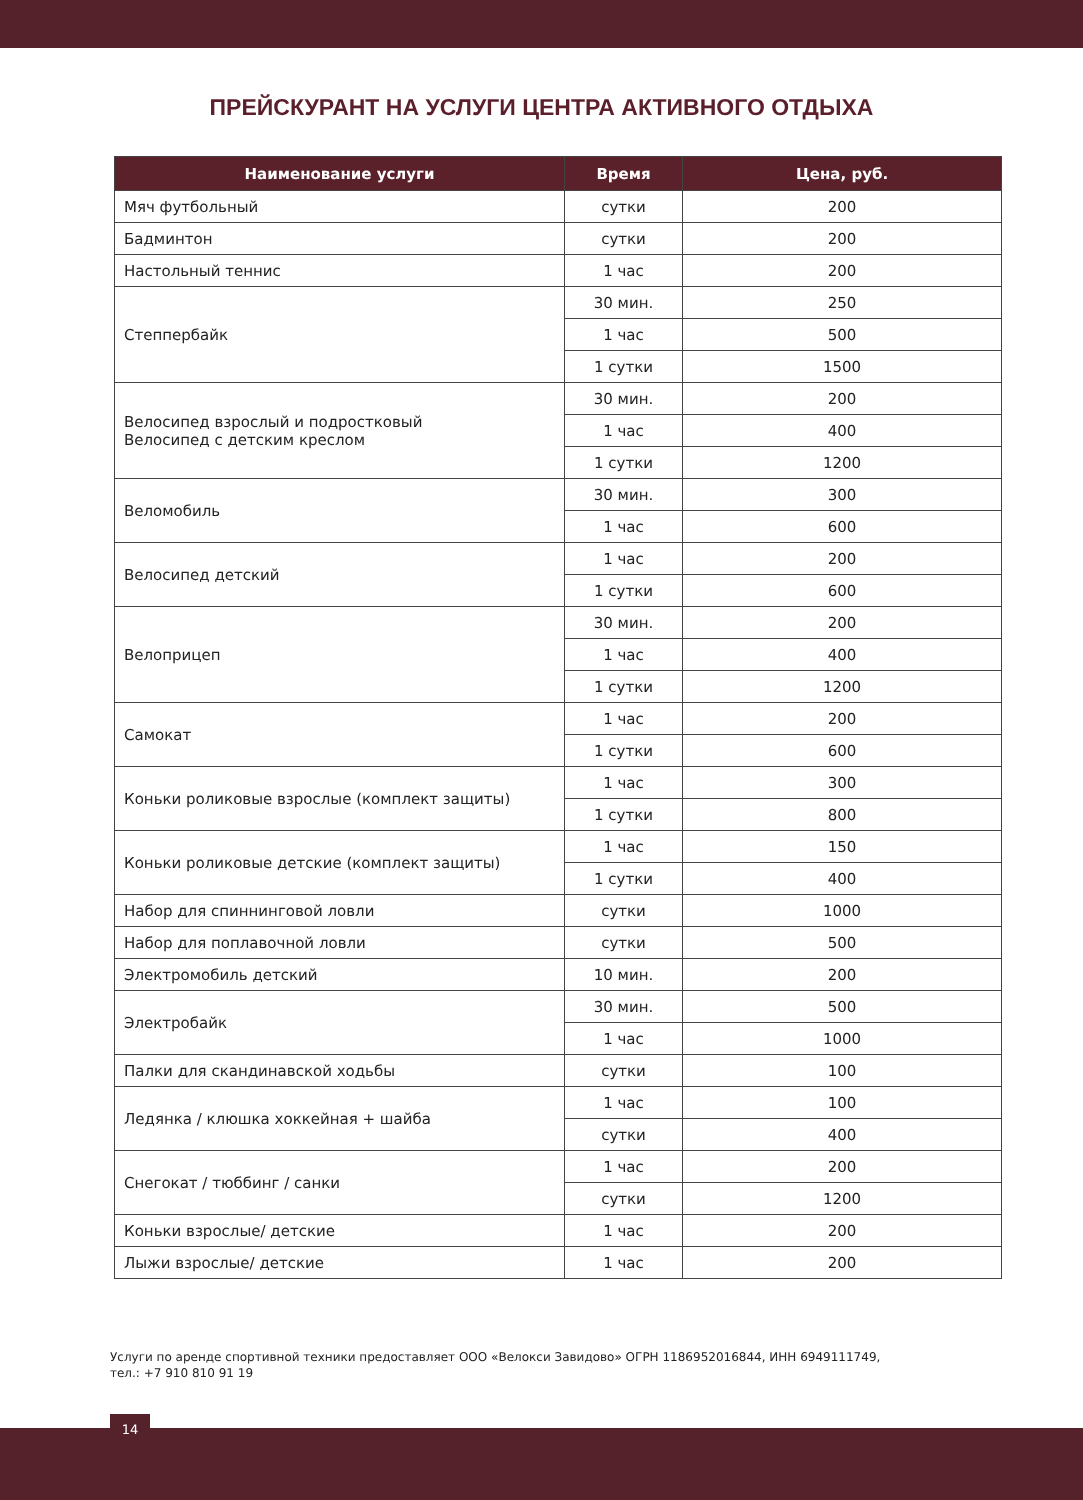ПРЕЙСКУРАНТ НА УСЛУГИ ЦЕНТРА АКТИВНОГО ОТДЫХА
| Наименование услуги | Время | Цена, руб. |
| --- | --- | --- |
| Мяч футбольный | сутки | 200 |
| Бадминтон | сутки | 200 |
| Настольный теннис | 1 час | 200 |
| Степпербайк | 30 мин. | 250 |
| | 1 час | 500 |
| | 1 сутки | 1500 |
| Велосипед взрослый и подростковый Велосипед с детским креслом | 30 мин. | 200 |
| | 1 час | 400 |
| | 1 сутки | 1200 |
| Веломобиль | 30 мин. | 300 |
| | 1 час | 600 |
| Велосипед детский | 1 час | 200 |
| | 1 сутки | 600 |
| Велоприцеп | 30 мин. | 200 |
| | 1 час | 400 |
| | 1 сутки | 1200 |
| Самокат | 1 час | 200 |
| | 1 сутки | 600 |
| Коньки роликовые взрослые (комплект защиты) | 1 час | 300 |
| | 1 сутки | 800 |
| Коньки роликовые детские (комплект защиты) | 1 час | 150 |
| | 1 сутки | 400 |
| Набор для спиннинговой ловли | сутки | 1000 |
| Набор для поплавочной ловли | сутки | 500 |
| Электромобиль детский | 10 мин. | 200 |
| Электробайк | 30 мин. | 500 |
| | 1 час | 1000 |
| Палки для скандинавской ходьбы | сутки | 100 |
| Ледянка / клюшка хоккейная + шайба | 1 час | 100 |
| | сутки | 400 |
| Снегокат / тюббинг / санки | 1 час | 200 |
| | сутки | 1200 |
| Коньки взрослые/ детские | 1 час | 200 |
| Лыжи взрослые/ детские | 1 час | 200 |
Услуги по аренде спортивной техники предоставляет ООО «Велокси Завидово» ОГРН 1186952016844, ИНН 6949111749,
тел.: +7 910 810 91 19
14